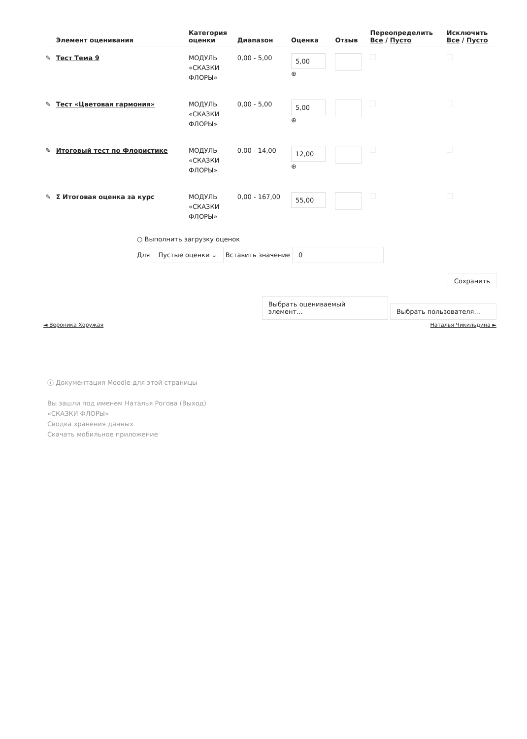| | Элемент оценивания | Категория оценки | Диапазон | Оценка | Отзыв | Переопределить Все / Пусто | Исключить Все / Пусто |
| --- | --- | --- | --- | --- | --- | --- | --- |
| ✎ | Тест Тема 9 | МОДУЛЬ «СКАЗКИ ФЛОРЫ» | 0,00 - 5,00 | 5,00 ⊕ | | | |
| ✎ | Тест «Цветовая гармония» | МОДУЛЬ «СКАЗКИ ФЛОРЫ» | 0,00 - 5,00 | 5,00 ⊕ | | | |
| ✎ | Итоговый тест по Флористике | МОДУЛЬ «СКАЗКИ ФЛОРЫ» | 0,00 - 14,00 | 12,00 ⊕ | | | |
| ✎ | Σ Итоговая оценка за курс | МОДУЛЬ «СКАЗКИ ФЛОРЫ» | 0,00 - 167,00 | 55,00 | | | |
○ Выполнить загрузку оценок
Для Пустые оценки ⌄ Вставить значение 0
Сохранить
Выбрать оцениваемый элемент... Выбрать пользователя...
◄ Вероника Хоружая Наталья Чикильдина ►
ⓘ Документация Moodle для этой страницы
Вы зашли под именем Наталья Рогова (Выход)
«СКАЗКИ ФЛОРЫ»
Сводка хранения данных
Скачать мобильное приложение